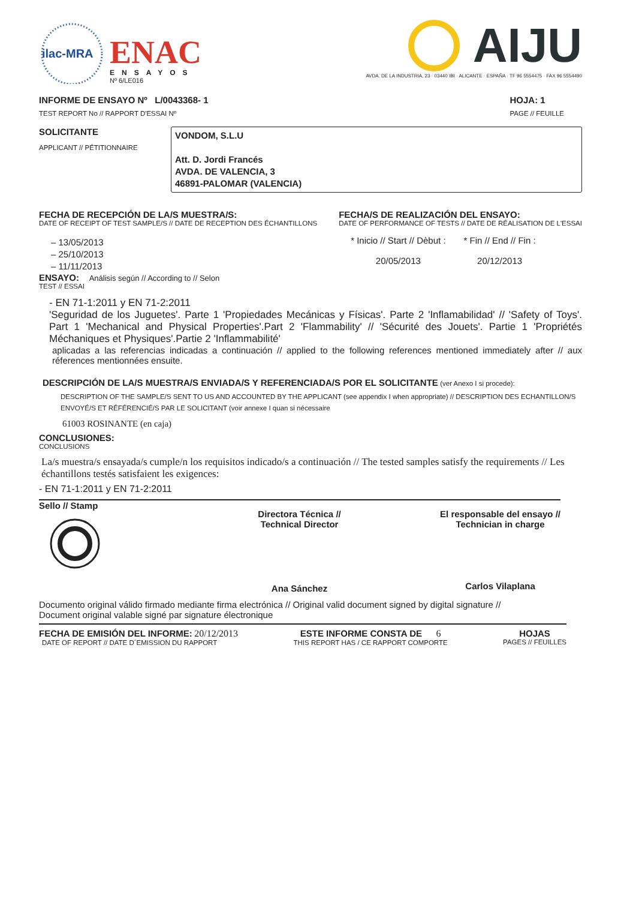ilac-MRA
ENAC
ENSAYOS
Nº 6/LE016
AIJU
AVDA. DE LA INDUSTRIA, 23 · 03440 IBI · ALICANTE · ESPAÑA · TF 96 5554475 · FAX 96 5554490
INFORME DE ENSAYO Nº L/0043368- 1
TEST REPORT No // RAPPORT D'ESSAI Nº
HOJA: 1
PAGE // FEUILLE
SOLICITANTE
APPLICANT // PÉTITIONNAIRE
VONDOM, S.L.U
Att. D. Jordi Francés
AVDA. DE VALENCIA, 3
46891-PALOMAR (VALENCIA)
FECHA DE RECEPCIÓN DE LA/S MUESTRA/S:
DATE OF RECEIPT OF TEST SAMPLE/S // DATE DE RECEPTION DES ÉCHANTILLONS
– 13/05/2013
– 25/10/2013
– 11/11/2013
FECHA/S DE REALIZACIÓN DEL ENSAYO:
DATE OF PERFORMANCE OF TESTS // DATE DE RÉALISATION DE L'ESSAI
* Inicio // Start // Dèbut :
20/05/2013
* Fin // End // Fin :
20/12/2013
ENSAYO: Análisis según // According to // Selon
TEST // ESSAI
- EN 71-1:2011 y EN 71-2:2011
'Seguridad de los Juguetes'. Parte 1 'Propiedades Mecánicas y Físicas'. Parte 2 'Inflamabilidad' // 'Safety of Toys'. Part 1 'Mechanical and Physical Properties'.Part 2 'Flammability' // 'Sécurité des Jouets'. Partie 1 'Propriétés Méchaniques et Physiques'.Partie 2 'Inflammabilité'
aplicadas a las referencias indicadas a continuación // applied to the following references mentioned immediately after // aux réferences mentionnées ensuite.
DESCRIPCIÓN DE LA/S MUESTRA/S ENVIADA/S Y REFERENCIADA/S POR EL SOLICITANTE (ver Anexo I si procede):
DESCRIPTION OF THE SAMPLE/S SENT TO US AND ACCOUNTED BY THE APPLICANT (see appendix I when appropriate) // DESCRIPTION DES ECHANTILLON/S ENVOYÉ/S ET RÉFÉRENCIÉ/S PAR LE SOLICITANT (voir annexe I quan si nécessaire
61003 ROSINANTE (en caja)
CONCLUSIONES:
CONCLUSIONS
La/s muestra/s ensayada/s cumple/n los requisitos indicado/s a continuación // The tested samples satisfy the requirements // Les échantillons testés satisfaient les exigences:
- EN 71-1:2011 y EN 71-2:2011
Sello // Stamp
Directora Técnica //
Technical Director
Ana Sánchez
El responsable del ensayo //
Technician in charge
Carlos Vilaplana
Documento original válido firmado mediante firma electrónica // Original valid document signed by digital signature //
Document original valable signé par signature électronique
FECHA DE EMISIÓN DEL INFORME: 20/12/2013
DATE OF REPORT // DATE D´EMISSION DU RAPPORT
ESTE INFORME CONSTA DE 6
THIS REPORT HAS / CE RAPPORT COMPORTE
HOJAS
PAGES // FEUILLES